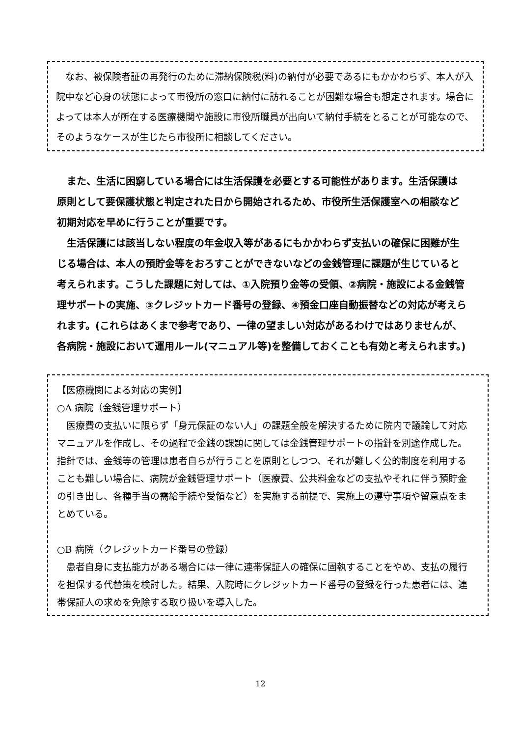なお、被保険者証の再発行のために滞納保険税(料)の納付が必要であるにもかかわらず、本人が入院中など心身の状態によって市役所の窓口に納付に訪れることが困難な場合も想定されます。場合によっては本人が所在する医療機関や施設に市役所職員が出向いて納付手続をとることが可能なので、そのようなケースが生じたら市役所に相談してください。
　また、生活に困窮している場合には生活保護を必要とする可能性があります。生活保護は原則として要保護状態と判定された日から開始されるため、市役所生活保護室への相談など初期対応を早めに行うことが重要です。
　生活保護には該当しない程度の年金収入等があるにもかかわらず支払いの確保に困難が生じる場合は、本人の預貯金等をおろすことができないなどの金銭管理に課題が生じていると考えられます。こうした課題に対しては、①入院預り金等の受領、②病院・施設による金銭管理サポートの実施、③クレジットカード番号の登録、④預金口座自動振替などの対応が考えられます。(これらはあくまで参考であり、一律の望ましい対応があるわけではありませんが、各病院・施設において運用ルール(マニュアル等)を整備しておくことも有効と考えられます。)
【医療機関による対応の実例】
○A 病院（金銭管理サポート）
　医療費の支払いに限らず「身元保証のない人」の課題全般を解決するために院内で議論して対応マニュアルを作成し、その過程で金銭の課題に関しては金銭管理サポートの指針を別途作成した。指針では、金銭等の管理は患者自らが行うことを原則としつつ、それが難しく公的制度を利用することも難しい場合に、病院が金銭管理サポート（医療費、公共料金などの支払やそれに伴う預貯金の引き出し、各種手当の需給手続や受領など）を実施する前提で、実施上の遵守事項や留意点をまとめている。
○B 病院（クレジットカード番号の登録）
　患者自身に支払能力がある場合には一律に連帯保証人の確保に固執することをやめ、支払の履行を担保する代替策を検討した。結果、入院時にクレジットカード番号の登録を行った患者には、連帯保証人の求めを免除する取り扱いを導入した。
12